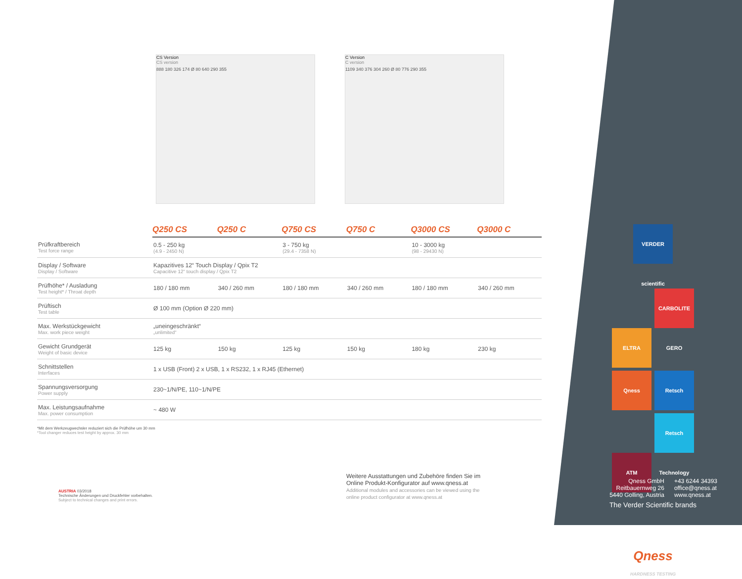CS Version
CS version
888 180 326 174 Ø 80 640 290 355
C Version
C version
1109 340 376 304 260 Ø 80 776 290 355
| | Q250 CS | Q250 C | Q750 CS | Q750 C | Q3000 CS | Q3000 C |
| --- | --- | --- | --- | --- | --- | --- |
| Prüfkraftbereich Test force range | 0.5 - 250 kg (4.9 - 2450 N) | | 3 - 750 kg (29.4 - 7358 N) | | 10 - 3000 kg (98 - 29430 N) | |
| Display / Software Display / Software | Kapazitives 12“ Touch Display / Qpix T2 Capacitive 12“ touch display / Qpix T2 | | | | | |
| Prüfhöhe* / Ausladung Test height* / Throat depth | 180 / 180 mm | 340 / 260 mm | 180 / 180 mm | 340 / 260 mm | 180 / 180 mm | 340 / 260 mm |
| Prüftisch Test table | Ø 100 mm (Option Ø 220 mm) | | | | | |
| Max. Werkstückgewicht Max. work piece weight | „uneingeschränkt“ „unlimited“ | | | | | |
| Gewicht Grundgerät Weight of basic device | 125 kg | 150 kg | 125 kg | 150 kg | 180 kg | 230 kg |
| Schnittstellen Interfaces | 1 x USB (Front) 2 x USB, 1 x RS232, 1 x RJ45 (Ethernet) | | | | | |
| Spannungsversorgung Power supply | 230~1/N/PE, 110~1/N/PE | | | | | |
| Max. Leistungsaufnahme Max. power consumption | ~ 480 W | | | | | |
*Mit dem Werkzeugwechsler reduziert sich die Prüfhöhe um 30 mm
*Tool changer reduces test height by approx. 30 mm
VERDER scientific
ELTRA CARBOLITE GERO
Qness Retsch
ATM Retsch Technology
The Verder Scientific brands
Qness
HARDNESS TESTING
Qness GmbH
Reitbauernweg 26
5440 Golling, Austria
+43 6244 34393
office@qness.at
www.qness.at
Weitere Ausstattungen und Zubehöre finden Sie im Online Produkt-Konfigurator auf www.qness.at
Additional modules and accessories can be viewed using the online product configurator at www.qness.at
AUSTRIA 03/2018
Technische Änderungen und Druckfehler vorbehalten.
Subject to technical changes and print errors.